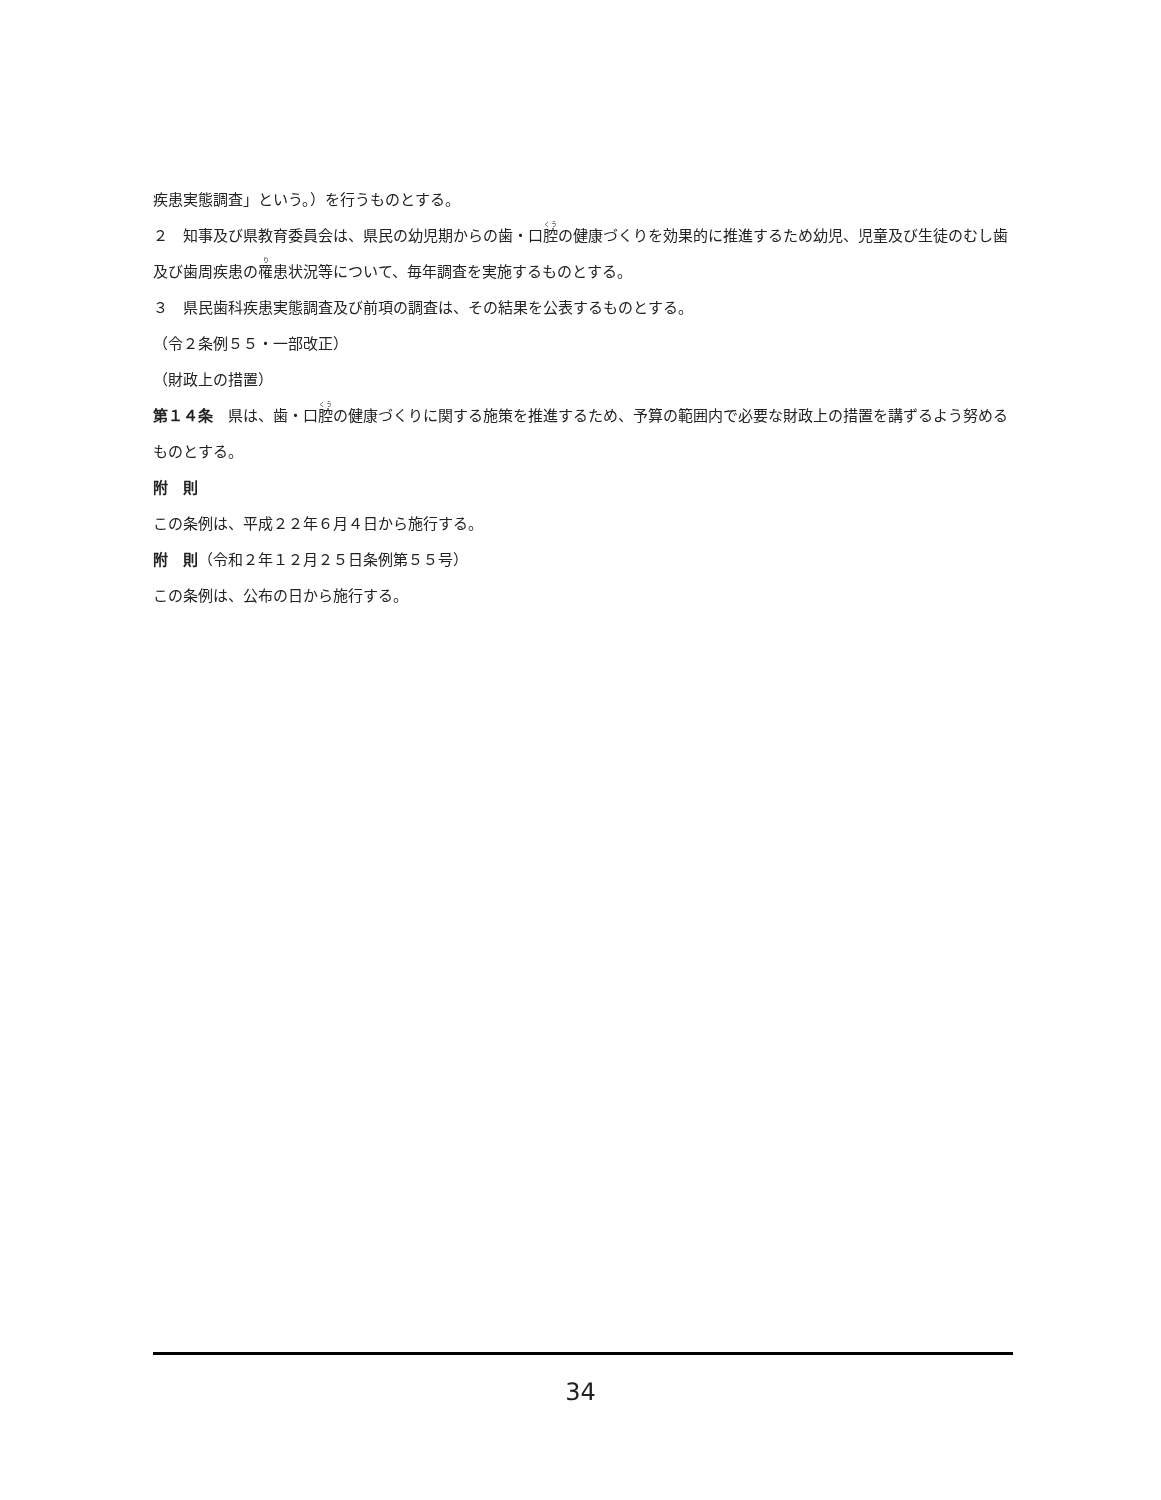疾患実態調査」という。）を行うものとする。
２　知事及び県教育委員会は、県民の幼児期からの歯・口腔の健康づくりを効果的に推進するため幼児、児童及び生徒のむし歯及び歯周疾患の罹患状況等について、毎年調査を実施するものとする。
３　県民歯科疾患実態調査及び前項の調査は、その結果を公表するものとする。
（令２条例５５・一部改正）
（財政上の措置）
第１４条　県は、歯・口腔の健康づくりに関する施策を推進するため、予算の範囲内で必要な財政上の措置を講ずるよう努めるものとする。
附　則
この条例は、平成２２年６月４日から施行する。
附　則（令和２年１２月２５日条例第５５号）
この条例は、公布の日から施行する。
34